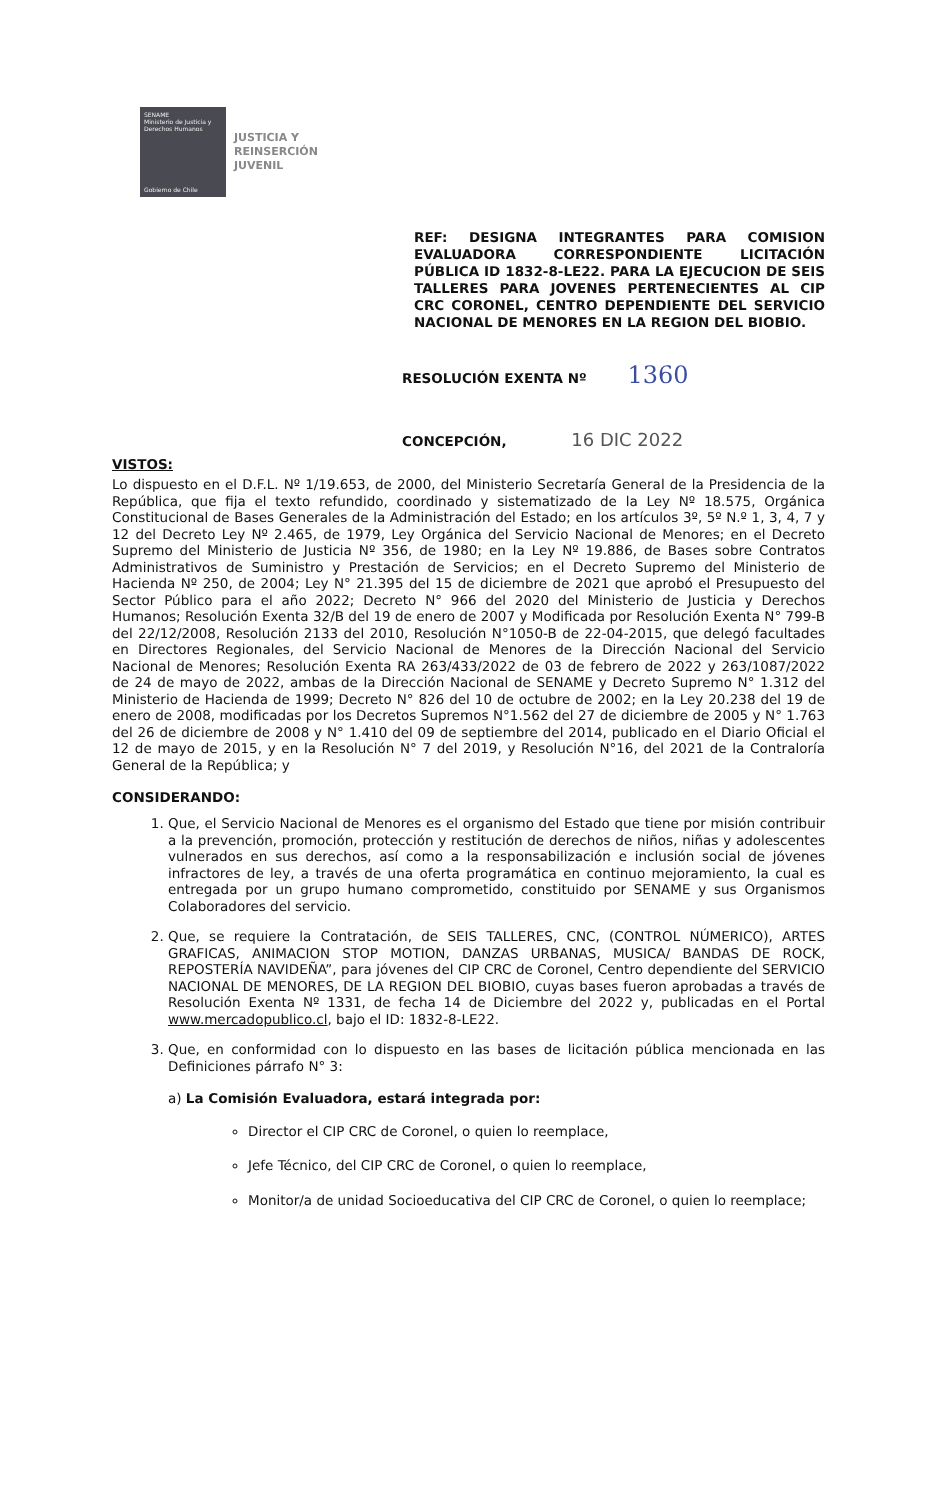SENAME
Ministerio de Justicia y Derechos Humanos
Gobierno de Chile
JUSTICIA Y
REINSERCIÓN
JUVENIL
REF: DESIGNA INTEGRANTES PARA COMISION EVALUADORA CORRESPONDIENTE LICITACIÓN PÚBLICA ID 1832-8-LE22. PARA LA EJECUCION DE SEIS TALLERES PARA JOVENES PERTENECIENTES AL CIP CRC CORONEL, CENTRO DEPENDIENTE DEL SERVICIO NACIONAL DE MENORES EN LA REGION DEL BIOBIO.
RESOLUCIÓN EXENTA Nº 1360
CONCEPCIÓN, 16 DIC 2022
VISTOS:
Lo dispuesto en el D.F.L. Nº 1/19.653, de 2000, del Ministerio Secretaría General de la Presidencia de la República, que fija el texto refundido, coordinado y sistematizado de la Ley Nº 18.575, Orgánica Constitucional de Bases Generales de la Administración del Estado; en los artículos 3º, 5º N.º 1, 3, 4, 7 y 12 del Decreto Ley Nº 2.465, de 1979, Ley Orgánica del Servicio Nacional de Menores; en el Decreto Supremo del Ministerio de Justicia Nº 356, de 1980; en la Ley Nº 19.886, de Bases sobre Contratos Administrativos de Suministro y Prestación de Servicios; en el Decreto Supremo del Ministerio de Hacienda Nº 250, de 2004; Ley N° 21.395 del 15 de diciembre de 2021 que aprobó el Presupuesto del Sector Público para el año 2022; Decreto N° 966 del 2020 del Ministerio de Justicia y Derechos Humanos; Resolución Exenta 32/B del 19 de enero de 2007 y Modificada por Resolución Exenta N° 799-B del 22/12/2008, Resolución 2133 del 2010, Resolución N°1050-B de 22-04-2015, que delegó facultades en Directores Regionales, del Servicio Nacional de Menores de la Dirección Nacional del Servicio Nacional de Menores; Resolución Exenta RA 263/433/2022 de 03 de febrero de 2022 y 263/1087/2022 de 24 de mayo de 2022, ambas de la Dirección Nacional de SENAME y Decreto Supremo N° 1.312 del Ministerio de Hacienda de 1999; Decreto N° 826 del 10 de octubre de 2002; en la Ley 20.238 del 19 de enero de 2008, modificadas por los Decretos Supremos N°1.562 del 27 de diciembre de 2005 y N° 1.763 del 26 de diciembre de 2008 y N° 1.410 del 09 de septiembre del 2014, publicado en el Diario Oficial el 12 de mayo de 2015, y en la Resolución N° 7 del 2019, y Resolución N°16, del 2021 de la Contraloría General de la República; y
CONSIDERANDO:
1. Que, el Servicio Nacional de Menores es el organismo del Estado que tiene por misión contribuir a la prevención, promoción, protección y restitución de derechos de niños, niñas y adolescentes vulnerados en sus derechos, así como a la responsabilización e inclusión social de jóvenes infractores de ley, a través de una oferta programática en continuo mejoramiento, la cual es entregada por un grupo humano comprometido, constituido por SENAME y sus Organismos Colaboradores del servicio.
2. Que, se requiere la Contratación, de SEIS TALLERES, CNC, (CONTROL NÚMERICO), ARTES GRAFICAS, ANIMACION STOP MOTION, DANZAS URBANAS, MUSICA/ BANDAS DE ROCK, REPOSTERÍA NAVIDEÑA”, para jóvenes del CIP CRC de Coronel, Centro dependiente del SERVICIO NACIONAL DE MENORES, DE LA REGION DEL BIOBIO, cuyas bases fueron aprobadas a través de Resolución Exenta Nº 1331, de fecha 14 de Diciembre del 2022 y, publicadas en el Portal www.mercadopublico.cl, bajo el ID: 1832-8-LE22.
3. Que, en conformidad con lo dispuesto en las bases de licitación pública mencionada en las Definiciones párrafo N° 3:
a) La Comisión Evaluadora, estará integrada por:
Director el CIP CRC de Coronel, o quien lo reemplace,
Jefe Técnico, del CIP CRC de Coronel, o quien lo reemplace,
Monitor/a de unidad Socioeducativa del CIP CRC de Coronel, o quien lo reemplace;